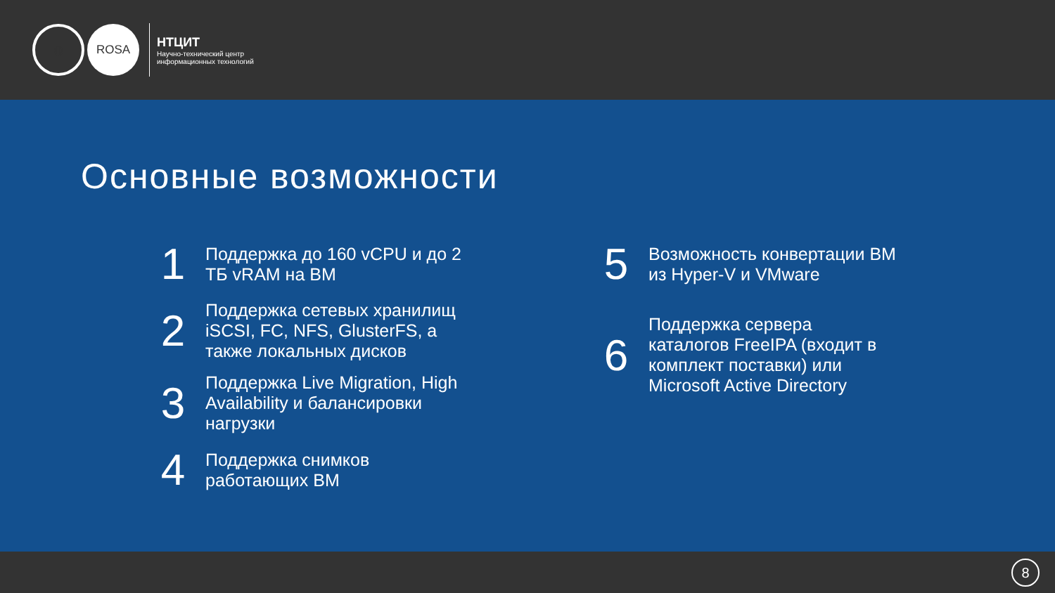◍ ROSA
НТЦИТ
Научно-технический центр
информационных технологий
Основные возможности
1
Поддержка до 160 vCPU и до 2
ТБ vRAM на ВМ
2
Поддержка сетевых хранилищ
iSCSI, FC, NFS, GlusterFS, а
также локальных дисков
3
Поддержка Live Migration, High
Availability и балансировки
нагрузки
4
Поддержка снимков
работающих ВМ
5
Возможность конвертации ВМ
из Hyper-V и VMware
6
Поддержка сервера
каталогов FreeIPA (входит в
комплект поставки) или
Microsoft Active Directory
8